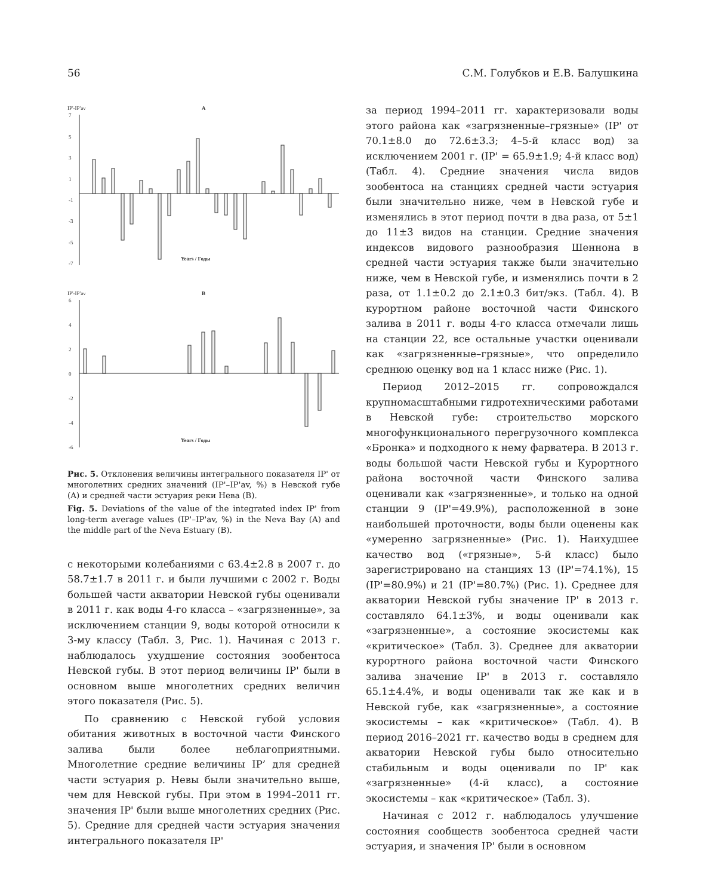56 С.М. Голубков и Е.В. Балушкина
IP'-IP'av
A
7
5
3
1
-1
-3
-5
-7
Years / Годы
IP'-IP'av
B
6
4
2
0
-2
-4
-6
Years / Годы
Рис. 5. Отклонения величины интегрального показателя IP' от многолетних средних значений (IP'–IP'av, %) в Невской губе (A) и средней части эстуария реки Нева (B).
Fig. 5. Deviations of the value of the integrated index IP' from long-term average values (IP'–IP'av, %) in the Neva Bay (A) and the middle part of the Neva Estuary (B).
с некоторыми колебаниями с 63.4±2.8 в 2007 г. до 58.7±1.7 в 2011 г. и были лучшими с 2002 г. Воды большей части акватории Невской губы оценивали в 2011 г. как воды 4-го класса – «загрязненные», за исключением станции 9, воды которой относили к 3-му классу (Табл. 3, Рис. 1). Начиная с 2013 г. наблюдалось ухудшение состояния зообентоса Невской губы. В этот период величины IP' были в основном выше многолетних средних величин этого показателя (Рис. 5).
По сравнению с Невской губой условия обитания животных в восточной части Финского залива были более неблагоприятными. Многолетние средние величины IP’ для средней части эстуария р. Невы были значительно выше, чем для Невской губы. При этом в 1994–2011 гг. значения IP' были выше многолетних средних (Рис. 5). Средние для средней части эстуария значения интегрального показателя IP'
за период 1994–2011 гг. характеризовали воды этого района как «загрязненные–грязные» (IP' от 70.1±8.0 до 72.6±3.3; 4–5-й класс вод) за исключением 2001 г. (IP' = 65.9±1.9; 4-й класс вод) (Табл. 4). Средние значения числа видов зообентоса на станциях средней части эстуария были значительно ниже, чем в Невской губе и изменялись в этот период почти в два раза, от 5±1 до 11±3 видов на станции. Средние значения индексов видового разнообразия Шеннона в средней части эстуария также были значительно ниже, чем в Невской губе, и изменялись почти в 2 раза, от 1.1±0.2 до 2.1±0.3 бит/экз. (Табл. 4). В курортном районе восточной части Финского залива в 2011 г. воды 4-го класса отмечали лишь на станции 22, все остальные участки оценивали как «загрязненные–грязные», что определило среднюю оценку вод на 1 класс ниже (Рис. 1).
Период 2012–2015 гг. сопровождался крупномасштабными гидротехническими работами в Невской губе: строительство морского многофункционального перегрузочного комплекса «Бронка» и подходного к нему фарватера. В 2013 г. воды большой части Невской губы и Курортного района восточной части Финского залива оценивали как «загрязненные», и только на одной станции 9 (IP'=49.9%), расположенной в зоне наибольшей проточности, воды были оценены как «умеренно загрязненные» (Рис. 1). Наихудшее качество вод («грязные», 5-й класс) было зарегистрировано на станциях 13 (IP'=74.1%), 15 (IP'=80.9%) и 21 (IP'=80.7%) (Рис. 1). Среднее для акватории Невской губы значение IP' в 2013 г. составляло 64.1±3%, и воды оценивали как «загрязненные», а состояние экосистемы как «критическое» (Табл. 3). Среднее для акватории курортного района восточной части Финского залива значение IP' в 2013 г. составляло 65.1±4.4%, и воды оценивали так же как и в Невской губе, как «загрязненные», а состояние экосистемы – как «критическое» (Табл. 4). В период 2016–2021 гг. качество воды в среднем для акватории Невской губы было относительно стабильным и воды оценивали по IP' как «загрязненные» (4-й класс), а состояние экосистемы – как «критическое» (Табл. 3).
Начиная с 2012 г. наблюдалось улучшение состояния сообществ зообентоса средней части эстуария, и значения IP' были в основном